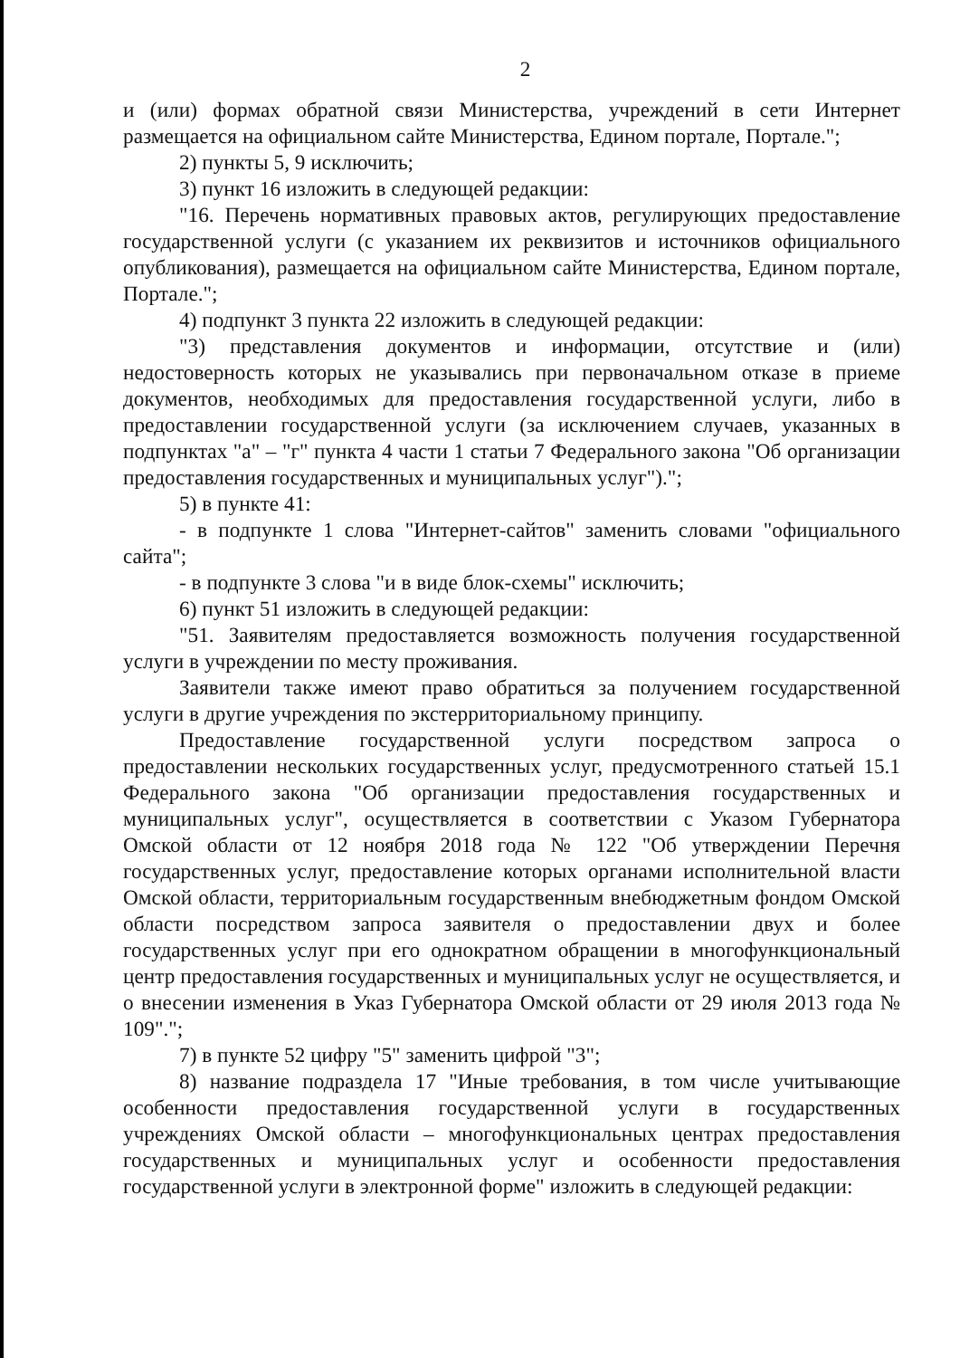2
и (или) формах обратной связи Министерства, учреждений в сети Интернет размещается на официальном сайте Министерства, Едином портале, Портале.";
2) пункты 5, 9 исключить;
3) пункт 16 изложить в следующей редакции:
"16. Перечень нормативных правовых актов, регулирующих предоставление государственной услуги (с указанием их реквизитов и источников официального опубликования), размещается на официальном сайте Министерства, Едином портале, Портале.";
4) подпункт 3 пункта 22 изложить в следующей редакции:
"3) представления документов и информации, отсутствие и (или) недостоверность которых не указывались при первоначальном отказе в приеме документов, необходимых для предоставления государственной услуги, либо в предоставлении государственной услуги (за исключением случаев, указанных в подпунктах "а" – "г" пункта 4 части 1 статьи 7 Федерального закона "Об организации предоставления государственных и муниципальных услуг").";
5) в пункте 41:
- в подпункте 1 слова "Интернет-сайтов" заменить словами "официального сайта";
- в подпункте 3 слова "и в виде блок-схемы" исключить;
6) пункт 51 изложить в следующей редакции:
"51. Заявителям предоставляется возможность получения государственной услуги в учреждении по месту проживания.
Заявители также имеют право обратиться за получением государственной услуги в другие учреждения по экстерриториальному принципу.
Предоставление государственной услуги посредством запроса о предоставлении нескольких государственных услуг, предусмотренного статьей 15.1 Федерального закона "Об организации предоставления государственных и муниципальных услуг", осуществляется в соответствии с Указом Губернатора Омской области от 12 ноября 2018 года № 122 "Об утверждении Перечня государственных услуг, предоставление которых органами исполнительной власти Омской области, территориальным государственным внебюджетным фондом Омской области посредством запроса заявителя о предоставлении двух и более государственных услуг при его однократном обращении в многофункциональный центр предоставления государственных и муниципальных услуг не осуществляется, и о внесении изменения в Указ Губернатора Омской области от 29 июля 2013 года № 109".";
7) в пункте 52 цифру "5" заменить цифрой "3";
8) название подраздела 17 "Иные требования, в том числе учитывающие особенности предоставления государственной услуги в государственных учреждениях Омской области – многофункциональных центрах предоставления государственных и муниципальных услуг и особенности предоставления государственной услуги в электронной форме" изложить в следующей редакции: